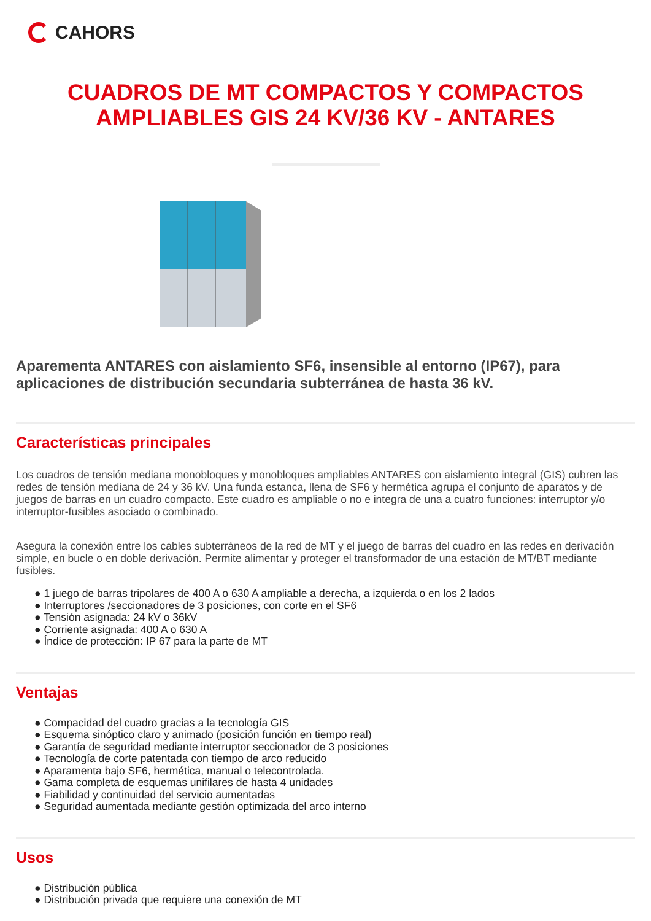CAHORS
CUADROS DE MT COMPACTOS Y COMPACTOS AMPLIABLES GIS 24 KV/36 KV - ANTARES
Aparementa ANTARES con aislamiento SF6, insensible al entorno (IP67), para aplicaciones de distribución secundaria subterránea de hasta 36 kV.
Características principales
Los cuadros de tensión mediana monobloques y monobloques ampliables ANTARES con aislamiento integral (GIS) cubren las redes de tensión mediana de 24 y 36 kV. Una funda estanca, llena de SF6 y hermética agrupa el conjunto de aparatos y de juegos de barras en un cuadro compacto. Este cuadro es ampliable o no e integra de una a cuatro funciones: interruptor y/o interruptor-fusibles asociado o combinado.
Asegura la conexión entre los cables subterráneos de la red de MT y el juego de barras del cuadro en las redes en derivación simple, en bucle o en doble derivación. Permite alimentar y proteger el transformador de una estación de MT/BT mediante fusibles.
● 1 juego de barras tripolares de 400 A o 630 A ampliable a derecha, a izquierda o en los 2 lados
● Interruptores /seccionadores de 3 posiciones, con corte en el SF6
● Tensión asignada: 24 kV o 36kV
● Corriente asignada: 400 A o 630 A
● Índice de protección: IP 67 para la parte de MT
Ventajas
● Compacidad del cuadro gracias a la tecnología GIS
● Esquema sinóptico claro y animado (posición función en tiempo real)
● Garantía de seguridad mediante interruptor seccionador de 3 posiciones
● Tecnología de corte patentada con tiempo de arco reducido
● Aparamenta bajo SF6, hermética, manual o telecontrolada.
● Gama completa de esquemas unifilares de hasta 4 unidades
● Fiabilidad y continuidad del servicio aumentadas
● Seguridad aumentada mediante gestión optimizada del arco interno
Usos
● Distribución pública
● Distribución privada que requiere una conexión de MT